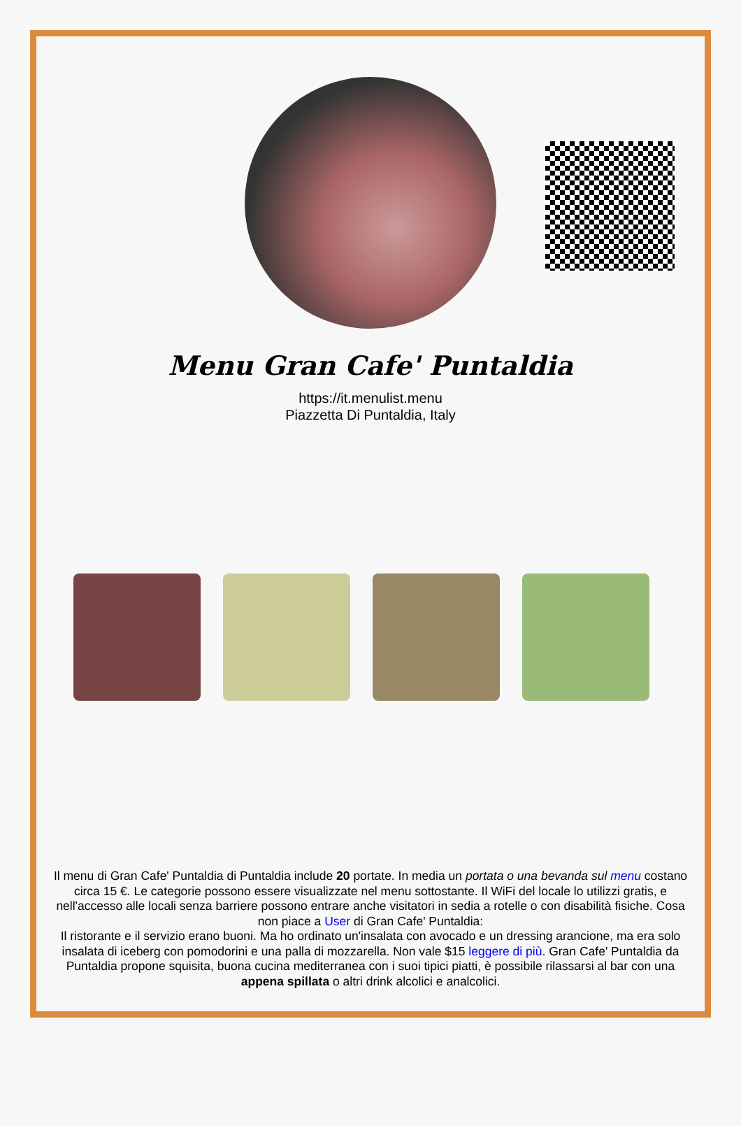Menu Gran Cafe' Puntaldia
https://it.menulist.menu
Piazzetta Di Puntaldia, Italy
Il menu di Gran Cafe' Puntaldia di Puntaldia include 20 portate. In media un portata o una bevanda sul menu costano circa 15 €. Le categorie possono essere visualizzate nel menu sottostante. Il WiFi del locale lo utilizzi gratis, e nell'accesso alle locali senza barriere possono entrare anche visitatori in sedia a rotelle o con disabilità fisiche. Cosa non piace a User di Gran Cafe' Puntaldia:
Il ristorante e il servizio erano buoni. Ma ho ordinato un'insalata con avocado e un dressing arancione, ma era solo insalata di iceberg con pomodorini e una palla di mozzarella. Non vale $15 leggere di più. Gran Cafe' Puntaldia da Puntaldia propone squisita, buona cucina mediterranea con i suoi tipici piatti, è possibile rilassarsi al bar con una appena spillata o altri drink alcolici e analcolici.